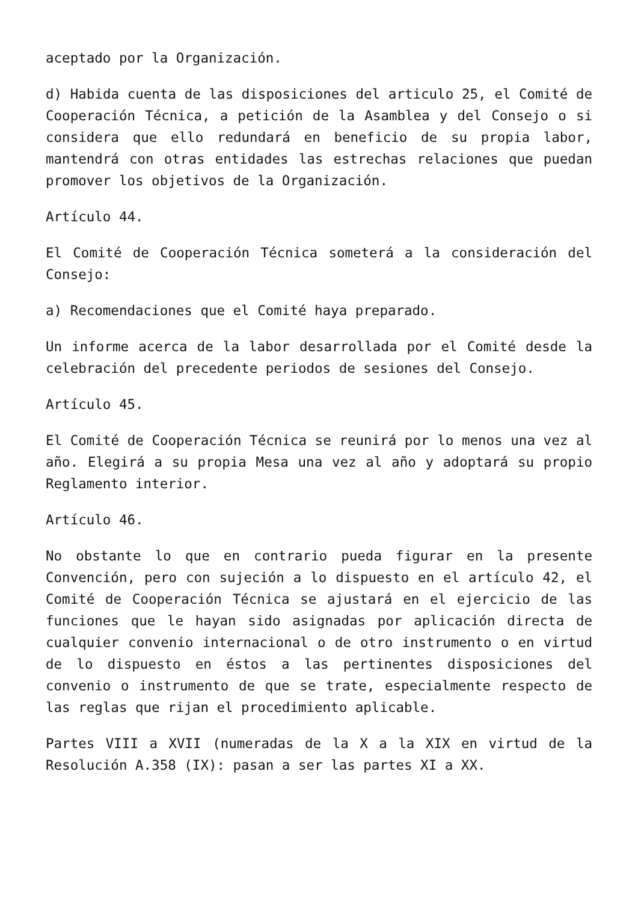aceptado por la Organización.
d) Habida cuenta de las disposiciones del articulo 25, el Comité de Cooperación Técnica, a petición de la Asamblea y del Consejo o si considera que ello redundará en beneficio de su propia labor, mantendrá con otras entidades las estrechas relaciones que puedan promover los objetivos de la Organización.
Artículo 44.
El Comité de Cooperación Técnica someterá a la consideración del Consejo:
a) Recomendaciones que el Comité haya preparado.
Un informe acerca de la labor desarrollada por el Comité desde la celebración del precedente periodos de sesiones del Consejo.
Artículo 45.
El Comité de Cooperación Técnica se reunirá por lo menos una vez al año. Elegirá a su propia Mesa una vez al año y adoptará su propio Reglamento interior.
Artículo 46.
No obstante lo que en contrario pueda figurar en la presente Convención, pero con sujeción a lo dispuesto en el artículo 42, el Comité de Cooperación Técnica se ajustará en el ejercicio de las funciones que le hayan sido asignadas por aplicación directa de cualquier convenio internacional o de otro instrumento o en virtud de lo dispuesto en éstos a las pertinentes disposiciones del convenio o instrumento de que se trate, especialmente respecto de las reglas que rijan el procedimiento aplicable.
Partes VIII a XVII (numeradas de la X a la XIX en virtud de la Resolución A.358 (IX): pasan a ser las partes XI a XX.